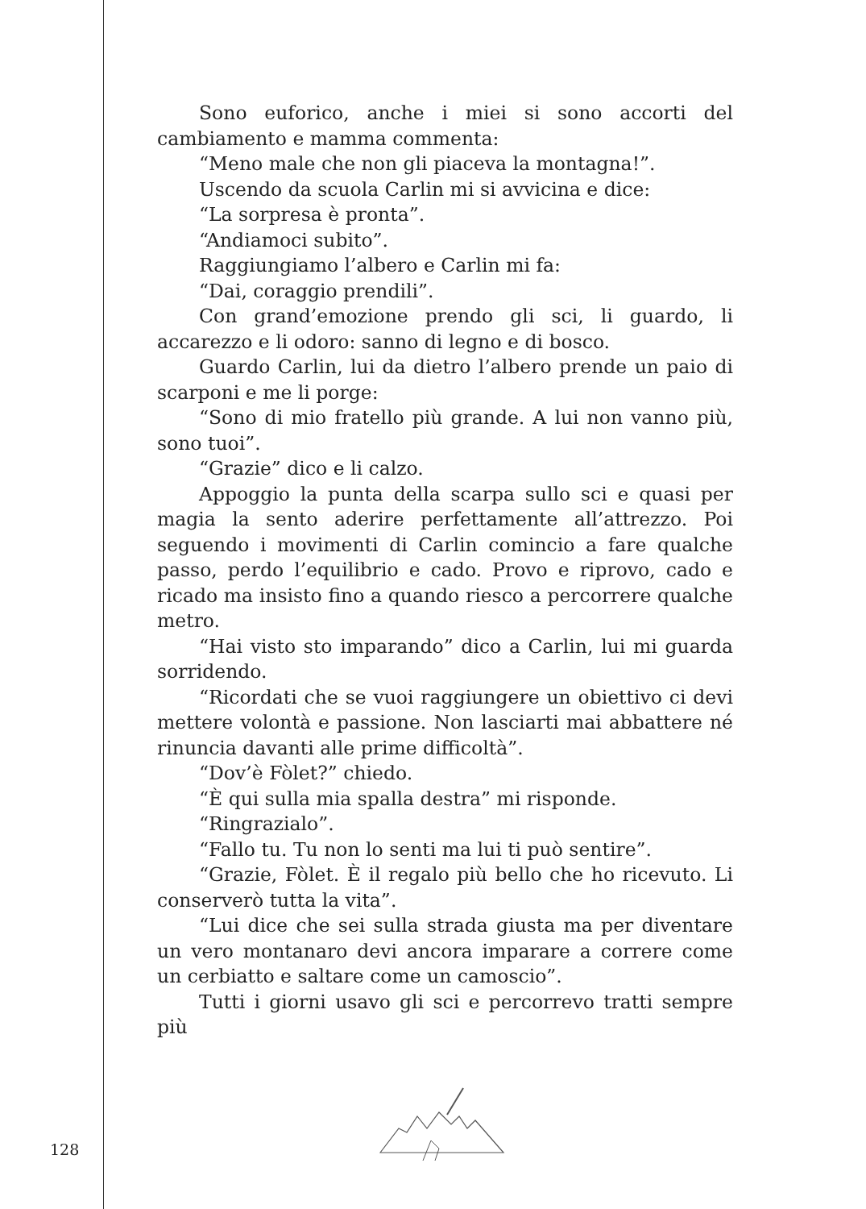Sono euforico, anche i miei si sono accorti del cambiamento e mamma commenta:
“Meno male che non gli piaceva la montagna!”.
Uscendo da scuola Carlin mi si avvicina e dice:
“La sorpresa è pronta”.
“Andiamoci subito”.
Raggiungiamo l’albero e Carlin mi fa:
“Dai, coraggio prendili”.
Con grand’emozione prendo gli sci, li guardo, li accarezzo e li odoro: sanno di legno e di bosco.
Guardo Carlin, lui da dietro l’albero prende un paio di scarponi e me li porge:
“Sono di mio fratello più grande. A lui non vanno più, sono tuoi”.
“Grazie” dico e li calzo.
Appoggio la punta della scarpa sullo sci e quasi per magia la sento aderire perfettamente all’attrezzo. Poi seguendo i movimenti di Carlin comincio a fare qualche passo, perdo l’equilibrio e cado. Provo e riprovo, cado e ricado ma insisto fino a quando riesco a percorrere qualche metro.
“Hai visto sto imparando” dico a Carlin, lui mi guarda sorridendo.
“Ricordati che se vuoi raggiungere un obiettivo ci devi mettere volontà e passione. Non lasciarti mai abbattere né rinuncia davanti alle prime difficoltà”.
“Dov’è Fòlet?” chiedo.
“È qui sulla mia spalla destra” mi risponde.
“Ringrazialo”.
“Fallo tu. Tu non lo senti ma lui ti può sentire”.
“Grazie, Fòlet. È il regalo più bello che ho ricevuto. Li conserverò tutta la vita”.
“Lui dice che sei sulla strada giusta ma per diventare un vero montanaro devi ancora imparare a correre come un cerbiatto e saltare come un camoscio”.
Tutti i giorni usavo gli sci e percorrevo tratti sempre più
128